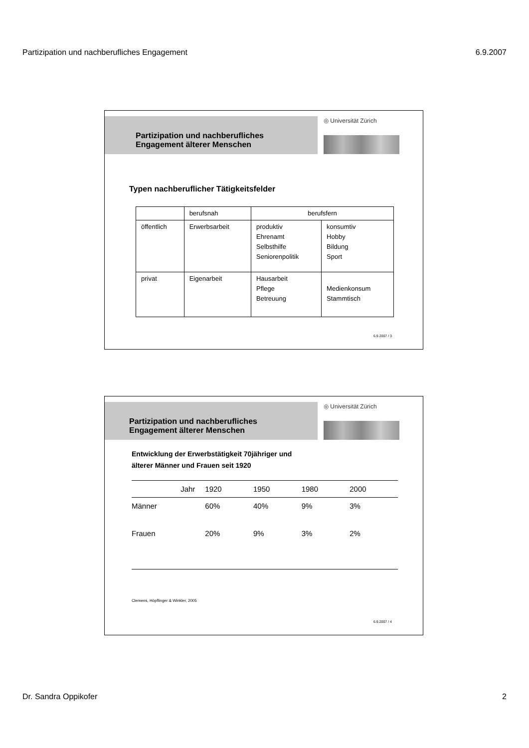Partizipation und nachberufliches Engagement 6.9.2007
Partizipation und nachberufliches
Engagement älterer Menschen
◎ Universität Zürich
Typen nachberuflicher Tätigkeitsfelder
| | berufsnah | berufsfern | |
| öffentlich | Erwerbsarbeit | produktiv Ehrenamt Selbsthilfe Seniorenpolitik | konsumtiv Hobby Bildung Sport |
| privat | Eigenarbeit | Hausarbeit Pflege Betreuung | Medienkonsum Stammtisch |
6.9.2007 / 3
Partizipation und nachberufliches
Engagement älterer Menschen
◎ Universität Zürich
Entwicklung der Erwerbstätigkeit 70jähriger und
älterer Männer und Frauen seit 1920
| Jahr | 1920 | 1950 | 1980 | 2000 |
| Männer | 60% | 40% | 9% | 3% |
| Frauen | 20% | 9% | 3% | 2% |
Clemens, Höpflinger & Winkler, 2005
6.9.2007 / 4
Dr. Sandra Oppikofer 2